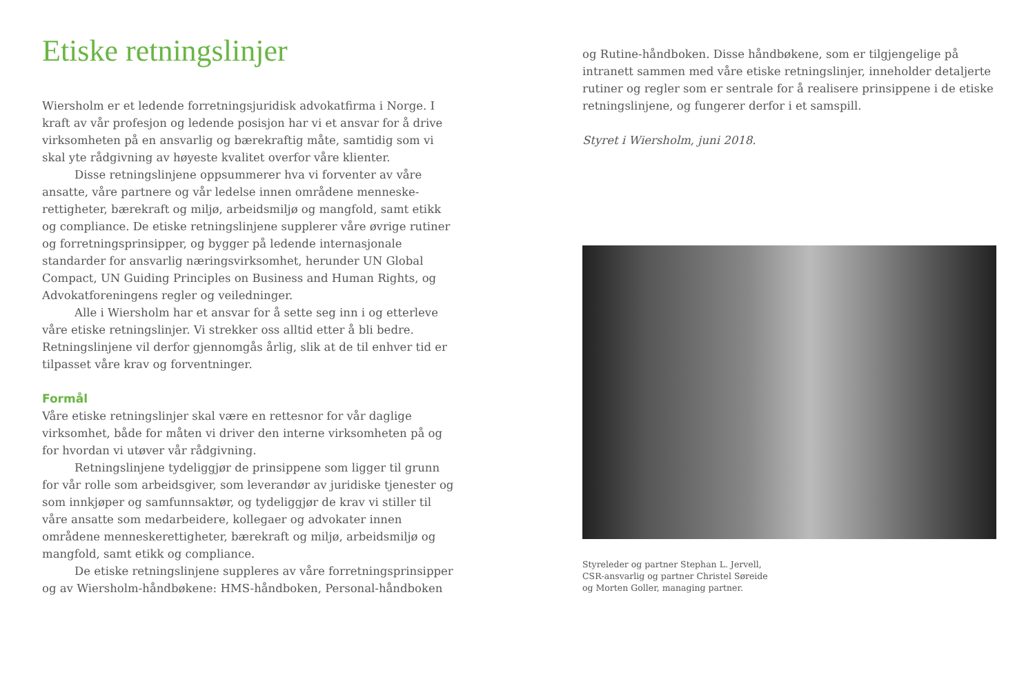Etiske retningslinjer
Wiersholm er et ledende forretningsjuridisk advokatfirma i Norge. I kraft av vår profesjon og ledende posisjon har vi et ansvar for å drive virksomheten på en ansvarlig og bærekraftig måte, samtidig som vi skal yte rådgivning av høyeste kvalitet overfor våre klienter.
Disse retningslinjene oppsummerer hva vi forventer av våre ansatte, våre partnere og vår ledelse innen områdene menneske-rettigheter, bærekraft og miljø, arbeidsmiljø og mangfold, samt etikk og compliance. De etiske retningslinjene supplerer våre øvrige rutiner og forretningsprinsipper, og bygger på ledende internasjonale standarder for ansvarlig næringsvirksomhet, herunder UN Global Compact, UN Guiding Principles on Business and Human Rights, og Advokatforeningens regler og veiledninger.
Alle i Wiersholm har et ansvar for å sette seg inn i og etterleve våre etiske retningslinjer. Vi strekker oss alltid etter å bli bedre. Retningslinjene vil derfor gjennomgås årlig, slik at de til enhver tid er tilpasset våre krav og forventninger.
Formål
Våre etiske retningslinjer skal være en rettesnor for vår daglige virksomhet, både for måten vi driver den interne virksomheten på og for hvordan vi utøver vår rådgivning.
Retningslinjene tydeliggjør de prinsippene som ligger til grunn for vår rolle som arbeidsgiver, som leverandør av juridiske tjenester og som innkjøper og samfunnsaktør, og tydeliggjør de krav vi stiller til våre ansatte som medarbeidere, kollegaer og advokater innen områdene menneskerettigheter, bærekraft og miljø, arbeidsmiljø og mangfold, samt etikk og compliance.
De etiske retningslinjene suppleres av våre forretningsprinsipper og av Wiersholm-håndbøkene: HMS-håndboken, Personal-håndboken
og Rutine-håndboken. Disse håndbøkene, som er tilgjengelige på intranett sammen med våre etiske retningslinjer, inneholder detaljerte rutiner og regler som er sentrale for å realisere prinsippene i de etiske retningslinjene, og fungerer derfor i et samspill.
Styret i Wiersholm, juni 2018.
Styreleder og partner Stephan L. Jervell,
CSR-ansvarlig og partner Christel Søreide
og Morten Goller, managing partner.